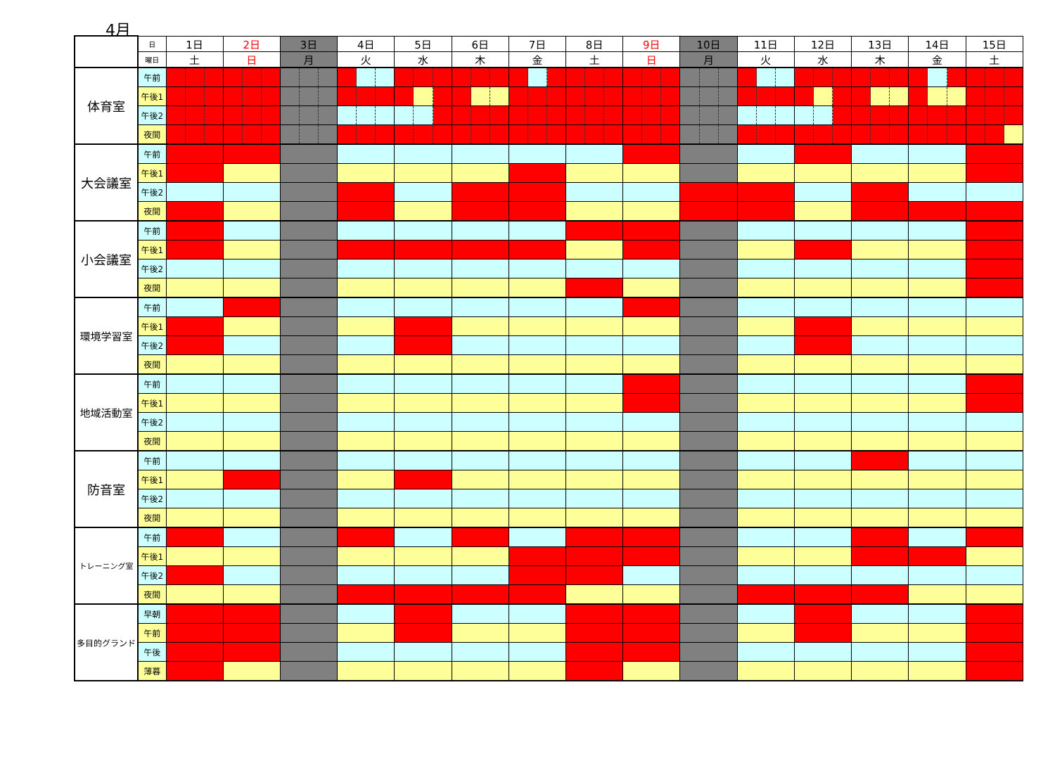4月
| | 日 | 1日 | 2日 | 3日 | 4日 | 5日 | 6日 | 7日 | 8日 | 9日 | 10日 | 11日 | 12日 | 13日 | 14日 | 15日 |
| --- | --- | --- | --- | --- | --- | --- | --- | --- | --- | --- | --- | --- | --- | --- | --- | --- |
| | 曜日 | 土 | 日 | 月 | 火 | 水 | 木 | 金 | 土 | 日 | 月 | 火 | 水 | 木 | 金 | 土 |
| 体育室 | 午前 | | | | | | | | | | | | | | | |
| | 午後1 | | | | | | | | | | | | | | | |
| | 午後2 | | | | | | | | | | | | | | | |
| | 夜間 | | | | | | | | | | | | | | | |
| 大会議室 | 午前 | | | | | | | | | | | | | | | |
| | 午後1 | | | | | | | | | | | | | | | |
| | 午後2 | | | | | | | | | | | | | | | |
| | 夜間 | | | | | | | | | | | | | | | |
| 小会議室 | 午前 | | | | | | | | | | | | | | | |
| | 午後1 | | | | | | | | | | | | | | | |
| | 午後2 | | | | | | | | | | | | | | | |
| | 夜間 | | | | | | | | | | | | | | | |
| 環境学習室 | 午前 | | | | | | | | | | | | | | | |
| | 午後1 | | | | | | | | | | | | | | | |
| | 午後2 | | | | | | | | | | | | | | | |
| | 夜間 | | | | | | | | | | | | | | | |
| 地域活動室 | 午前 | | | | | | | | | | | | | | | |
| | 午後1 | | | | | | | | | | | | | | | |
| | 午後2 | | | | | | | | | | | | | | | |
| | 夜間 | | | | | | | | | | | | | | | |
| 防音室 | 午前 | | | | | | | | | | | | | | | |
| | 午後1 | | | | | | | | | | | | | | | |
| | 午後2 | | | | | | | | | | | | | | | |
| | 夜間 | | | | | | | | | | | | | | | |
| トレーニング室 | 午前 | | | | | | | | | | | | | | | |
| | 午後1 | | | | | | | | | | | | | | | |
| | 午後2 | | | | | | | | | | | | | | | |
| | 夜間 | | | | | | | | | | | | | | | |
| 多目的グランド | 早朝 | | | | | | | | | | | | | | | |
| | 午前 | | | | | | | | | | | | | | | |
| | 午後 | | | | | | | | | | | | | | | |
| | 薄暮 | | | | | | | | | | | | | | | |